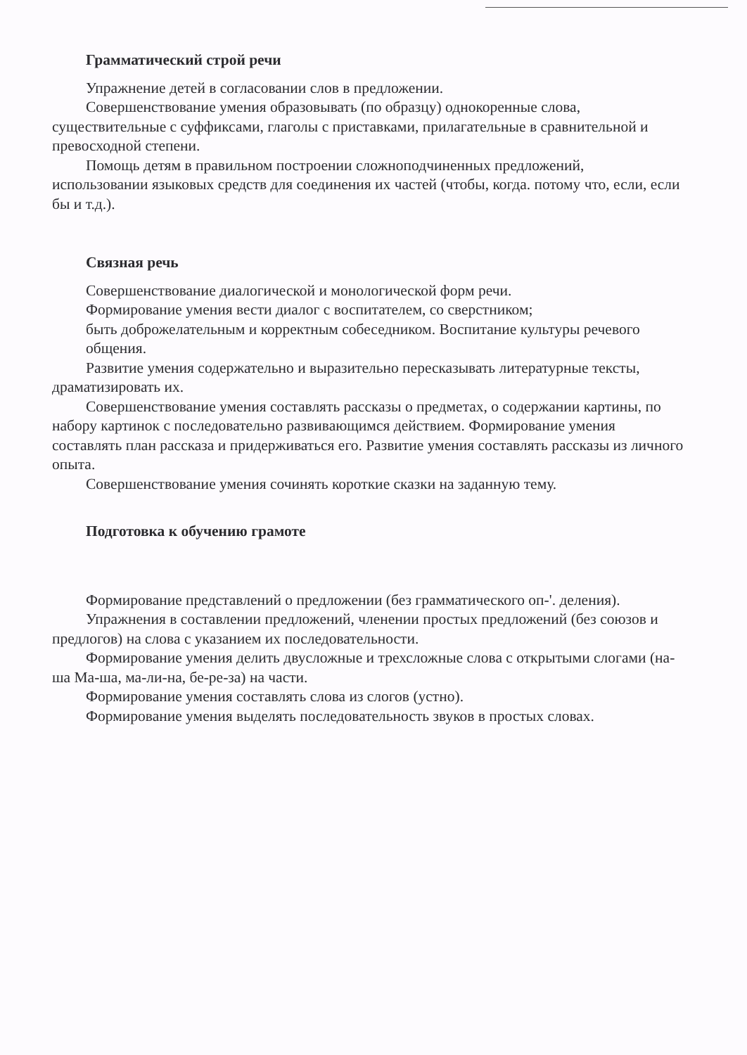Грамматический строй речи
Упражнение детей в согласовании слов в предложении.
Совершенствование умения образовывать (по образцу) однокоренные слова, существительные с суффиксами, глаголы с приставками, прилагательные в сравнительной и превосходной степени.
Помощь детям в правильном построении сложноподчиненных предложений, использовании языковых средств для соединения их частей (чтобы, когда. потому что, если, если бы и т.д.).
Связная речь
Совершенствование диалогической и монологической форм речи.
Формирование умения вести диалог с воспитателем, со сверстником;
быть доброжелательным и корректным собеседником. Воспитание культуры речевого общения.
Развитие умения содержательно и выразительно пересказывать литературные тексты, драматизировать их.
Совершенствование умения составлять рассказы о предметах, о содержании картины, по набору картинок с последовательно развивающимся действием. Формирование умения составлять план рассказа и придерживаться его. Развитие умения составлять рассказы из личного опыта.
Совершенствование умения сочинять короткие сказки на заданную тему.
Подготовка к обучению грамоте
Формирование представлений о предложении (без грамматического оп-'. деления).
Упражнения в составлении предложений, членении простых предложений (без союзов и предлогов) на слова с указанием их последовательности.
Формирование умения делить двусложные и трехсложные слова с открытыми слогами (на-ша Ма-ша, ма-ли-на, бе-ре-за) на части.
Формирование умения составлять слова из слогов (устно).
Формирование умения выделять последовательность звуков в простых словах.